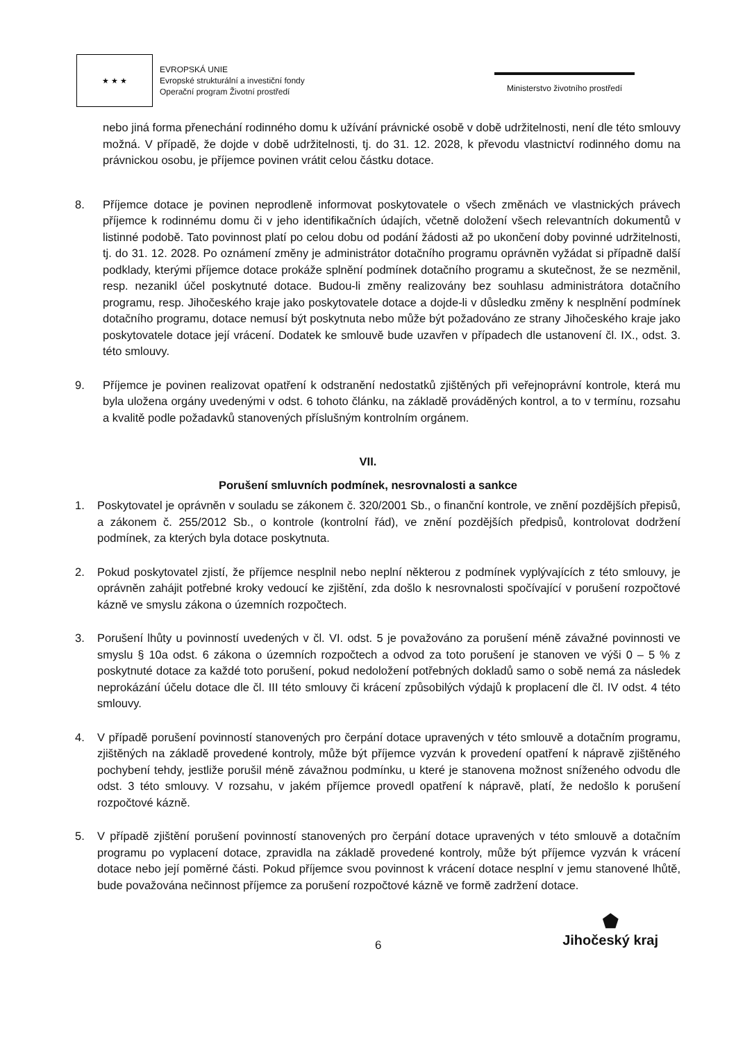★ ★ ★
EVROPSKÁ UNIE
Evropské strukturální a investiční fondy
Operační program Životní prostředí
Ministerstvo životního prostředí
nebo jiná forma přenechání rodinného domu k užívání právnické osobě v době udržitelnosti, není dle této smlouvy možná. V případě, že dojde v době udržitelnosti, tj. do 31. 12. 2028, k převodu vlastnictví rodinného domu na právnickou osobu, je příjemce povinen vrátit celou částku dotace.
8. Příjemce dotace je povinen neprodleně informovat poskytovatele o všech změnách ve vlastnických právech příjemce k rodinnému domu či v jeho identifikačních údajích, včetně doložení všech relevantních dokumentů v listinné podobě. Tato povinnost platí po celou dobu od podání žádosti až po ukončení doby povinné udržitelnosti, tj. do 31. 12. 2028. Po oznámení změny je administrátor dotačního programu oprávněn vyžádat si případně další podklady, kterými příjemce dotace prokáže splnění podmínek dotačního programu a skutečnost, že se nezměnil, resp. nezanikl účel poskytnuté dotace. Budou-li změny realizovány bez souhlasu administrátora dotačního programu, resp. Jihočeského kraje jako poskytovatele dotace a dojde-li v důsledku změny k nesplnění podmínek dotačního programu, dotace nemusí být poskytnuta nebo může být požadováno ze strany Jihočeského kraje jako poskytovatele dotace její vrácení. Dodatek ke smlouvě bude uzavřen v případech dle ustanovení čl. IX., odst. 3. této smlouvy.
9. Příjemce je povinen realizovat opatření k odstranění nedostatků zjištěných při veřejnoprávní kontrole, která mu byla uložena orgány uvedenými v odst. 6 tohoto článku, na základě prováděných kontrol, a to v termínu, rozsahu a kvalitě podle požadavků stanovených příslušným kontrolním orgánem.
VII.
Porušení smluvních podmínek, nesrovnalosti a sankce
1. Poskytovatel je oprávněn v souladu se zákonem č. 320/2001 Sb., o finanční kontrole, ve znění pozdějších přepisů, a zákonem č. 255/2012 Sb., o kontrole (kontrolní řád), ve znění pozdějších předpisů, kontrolovat dodržení podmínek, za kterých byla dotace poskytnuta.
2. Pokud poskytovatel zjistí, že příjemce nesplnil nebo neplní některou z podmínek vyplývajících z této smlouvy, je oprávněn zahájit potřebné kroky vedoucí ke zjištění, zda došlo k nesrovnalosti spočívající v porušení rozpočtové kázně ve smyslu zákona o územních rozpočtech.
3. Porušení lhůty u povinností uvedených v čl. VI. odst. 5 je považováno za porušení méně závažné povinnosti ve smyslu § 10a odst. 6 zákona o územních rozpočtech a odvod za toto porušení je stanoven ve výši 0 – 5 % z poskytnuté dotace za každé toto porušení, pokud nedoložení potřebných dokladů samo o sobě nemá za následek neprokázání účelu dotace dle čl. III této smlouvy či krácení způsobilých výdajů k proplacení dle čl. IV odst. 4 této smlouvy.
4. V případě porušení povinností stanovených pro čerpání dotace upravených v této smlouvě a dotačním programu, zjištěných na základě provedené kontroly, může být příjemce vyzván k provedení opatření k nápravě zjištěného pochybení tehdy, jestliže porušil méně závažnou podmínku, u které je stanovena možnost sníženého odvodu dle odst. 3 této smlouvy. V rozsahu, v jakém příjemce provedl opatření k nápravě, platí, že nedošlo k porušení rozpočtové kázně.
5. V případě zjištění porušení povinností stanovených pro čerpání dotace upravených v této smlouvě a dotačním programu po vyplacení dotace, zpravidla na základě provedené kontroly, může být příjemce vyzván k vrácení dotace nebo její poměrné části. Pokud příjemce svou povinnost k vrácení dotace nesplní v jemu stanovené lhůtě, bude považována nečinnost příjemce za porušení rozpočtové kázně ve formě zadržení dotace.
6
⬟
Jihočeský kraj